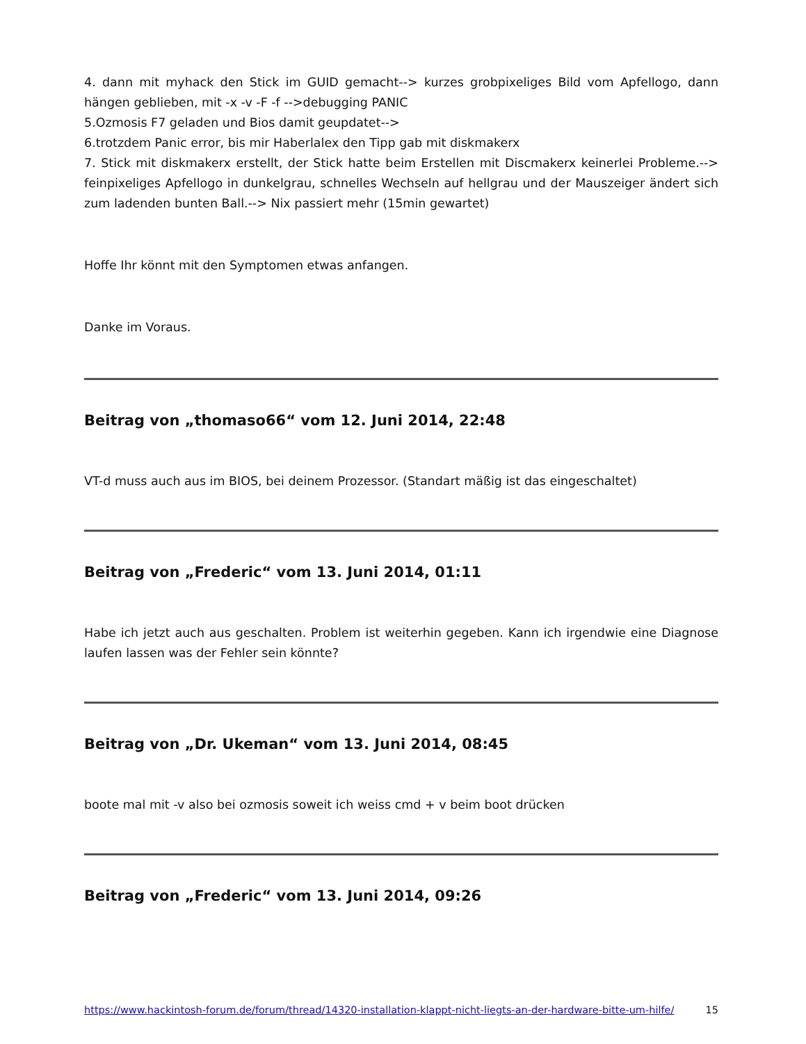4. dann mit myhack den Stick im GUID gemacht--> kurzes grobpixeliges Bild vom Apfellogo, dann hängen geblieben, mit -x -v -F -f -->debugging PANIC
5.Ozmosis F7 geladen und Bios damit geupdatet-->
6.trotzdem Panic error, bis mir Haberlalex den Tipp gab mit diskmakerx
7. Stick mit diskmakerx erstellt, der Stick hatte beim Erstellen mit Discmakerx keinerlei Probleme.--> feinpixeliges Apfellogo in dunkelgrau, schnelles Wechseln auf hellgrau und der Mauszeiger ändert sich zum ladenden bunten Ball.--> Nix passiert mehr (15min gewartet)
Hoffe Ihr könnt mit den Symptomen etwas anfangen.
Danke im Voraus.
Beitrag von „thomaso66“ vom 12. Juni 2014, 22:48
VT-d muss auch aus im BIOS, bei deinem Prozessor. (Standart mäßig ist das eingeschaltet)
Beitrag von „Frederic“ vom 13. Juni 2014, 01:11
Habe ich jetzt auch aus geschalten. Problem ist weiterhin gegeben. Kann ich irgendwie eine Diagnose laufen lassen was der Fehler sein könnte?
Beitrag von „Dr. Ukeman“ vom 13. Juni 2014, 08:45
boote mal mit -v also bei ozmosis soweit ich weiss cmd + v beim boot drücken
Beitrag von „Frederic“ vom 13. Juni 2014, 09:26
https://www.hackintosh-forum.de/forum/thread/14320-installation-klappt-nicht-liegts-an-der-hardware-bitte-um-hilfe/ 15